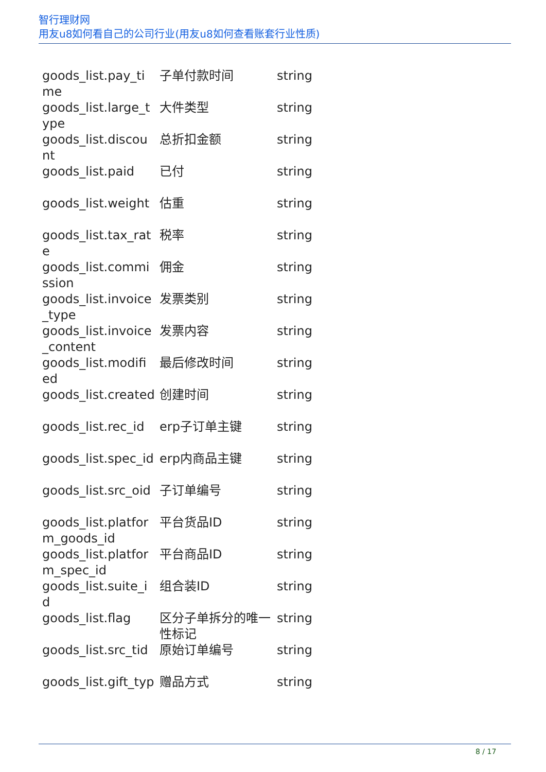智行理财网
用友u8如何看自己的公司行业(用友u8如何查看账套行业性质)
| goods_list.pay_ti me | 子单付款时间 | string |
| goods_list.large_t ype | 大件类型 | string |
| goods_list.discou nt | 总折扣金额 | string |
| goods_list.paid | 已付 | string |
| goods_list.weight | 估重 | string |
| goods_list.tax_rat e | 税率 | string |
| goods_list.commi ssion | 佣金 | string |
| goods_list.invoice _type | 发票类别 | string |
| goods_list.invoice _content | 发票内容 | string |
| goods_list.modifi ed | 最后修改时间 | string |
| goods_list.created | 创建时间 | string |
| goods_list.rec_id | erp子订单主键 | string |
| goods_list.spec_id | erp内商品主键 | string |
| goods_list.src_oid | 子订单编号 | string |
| goods_list.platfor m_goods_id | 平台货品ID | string |
| goods_list.platfor m_spec_id | 平台商品ID | string |
| goods_list.suite_i d | 组合装ID | string |
| goods_list.flag | 区分子单拆分的唯一性标记 | string |
| goods_list.src_tid | 原始订单编号 | string |
| goods_list.gift_typ | 赠品方式 | string |
8 / 17